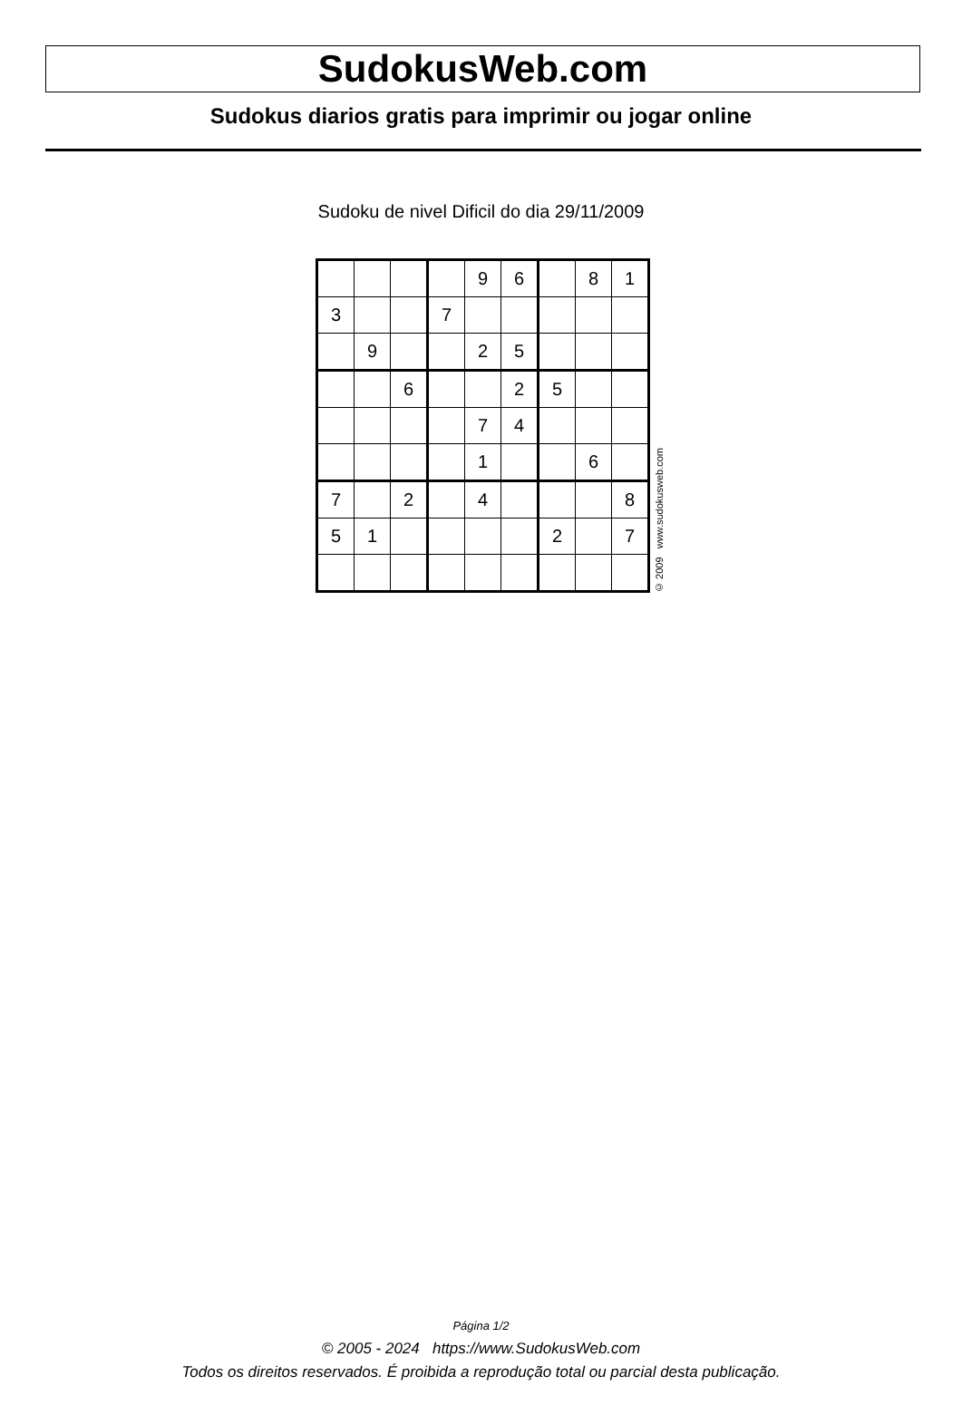SudokusWeb.com
Sudokus diarios gratis para imprimir ou jogar online
Sudoku de nivel Dificil do dia 29/11/2009
| | | | | 9 | 6 | | 8 | 1 |
| 3 | | | 7 | | | | | |
| | 9 | | | 2 | 5 | | | |
| | | 6 | | | 2 | 5 | | |
| | | | | 7 | 4 | | | |
| | | | | 1 | | | 6 | |
| 7 | | 2 | | 4 | | | | 8 |
| 5 | 1 | | | | | 2 | | 7 |
© 2009 www.sudokusweb.com
Página 1/2
© 2005 - 2024 https://www.SudokusWeb.com
Todos os direitos reservados. É proibida a reprodução total ou parcial desta publicação.